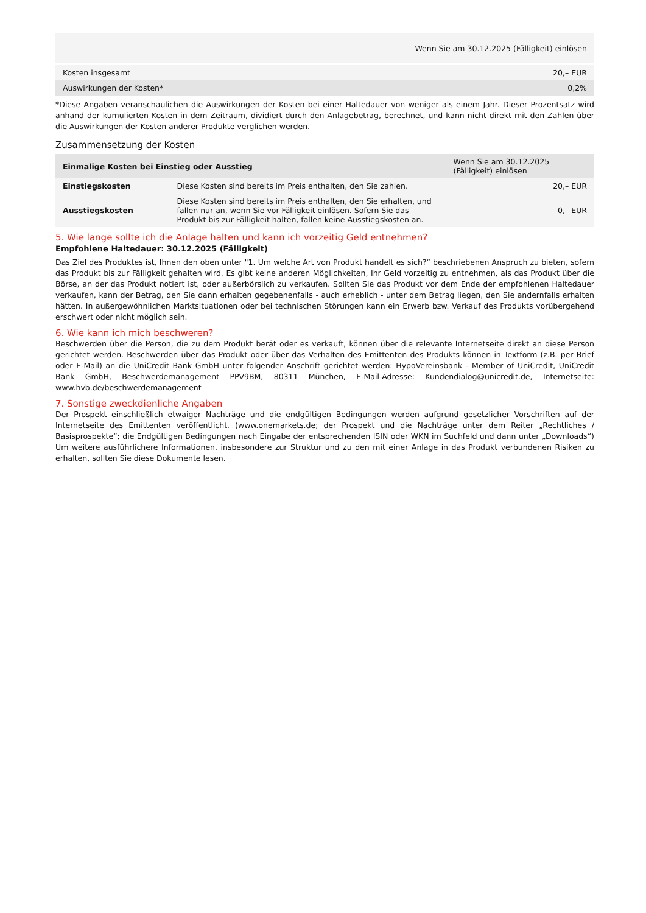| Wenn Sie am 30.12.2025 (Fälligkeit) einlösen | |
| --- | --- |
| Kosten insgesamt | 20,– EUR |
| Auswirkungen der Kosten* | 0,2% |
*Diese Angaben veranschaulichen die Auswirkungen der Kosten bei einer Haltedauer von weniger als einem Jahr. Dieser Prozentsatz wird anhand der kumulierten Kosten in dem Zeitraum, dividiert durch den Anlagebetrag, berechnet, und kann nicht direkt mit den Zahlen über die Auswirkungen der Kosten anderer Produkte verglichen werden.
Zusammensetzung der Kosten
| Einmalige Kosten bei Einstieg oder Ausstieg | | Wenn Sie am 30.12.2025 (Fälligkeit) einlösen |
| --- | --- | --- |
| Einstiegskosten | Diese Kosten sind bereits im Preis enthalten, den Sie zahlen. | 20,– EUR |
| Ausstiegskosten | Diese Kosten sind bereits im Preis enthalten, den Sie erhalten, und fallen nur an, wenn Sie vor Fälligkeit einlösen. Sofern Sie das Produkt bis zur Fälligkeit halten, fallen keine Ausstiegskosten an. | 0,– EUR |
5. Wie lange sollte ich die Anlage halten und kann ich vorzeitig Geld entnehmen?
Empfohlene Haltedauer: 30.12.2025 (Fälligkeit)
Das Ziel des Produktes ist, Ihnen den oben unter "1. Um welche Art von Produkt handelt es sich?“ beschriebenen Anspruch zu bieten, sofern das Produkt bis zur Fälligkeit gehalten wird. Es gibt keine anderen Möglichkeiten, Ihr Geld vorzeitig zu entnehmen, als das Produkt über die Börse, an der das Produkt notiert ist, oder außerbörslich zu verkaufen. Sollten Sie das Produkt vor dem Ende der empfohlenen Haltedauer verkaufen, kann der Betrag, den Sie dann erhalten gegebenenfalls - auch erheblich - unter dem Betrag liegen, den Sie andernfalls erhalten hätten. In außergewöhnlichen Marktsituationen oder bei technischen Störungen kann ein Erwerb bzw. Verkauf des Produkts vorübergehend erschwert oder nicht möglich sein.
6. Wie kann ich mich beschweren?
Beschwerden über die Person, die zu dem Produkt berät oder es verkauft, können über die relevante Internetseite direkt an diese Person gerichtet werden. Beschwerden über das Produkt oder über das Verhalten des Emittenten des Produkts können in Textform (z.B. per Brief oder E-Mail) an die UniCredit Bank GmbH unter folgender Anschrift gerichtet werden: HypoVereinsbank - Member of UniCredit, UniCredit Bank GmbH, Beschwerdemanagement PPV9BM, 80311 München, E-Mail-Adresse: Kundendialog@unicredit.de, Internetseite: www.hvb.de/beschwerdemanagement
7. Sonstige zweckdienliche Angaben
Der Prospekt einschließlich etwaiger Nachträge und die endgültigen Bedingungen werden aufgrund gesetzlicher Vorschriften auf der Internetseite des Emittenten veröffentlicht. (www.onemarkets.de; der Prospekt und die Nachträge unter dem Reiter „Rechtliches / Basisprospekte“; die Endgültigen Bedingungen nach Eingabe der entsprechenden ISIN oder WKN im Suchfeld und dann unter „Downloads“) Um weitere ausführlichere Informationen, insbesondere zur Struktur und zu den mit einer Anlage in das Produkt verbundenen Risiken zu erhalten, sollten Sie diese Dokumente lesen.